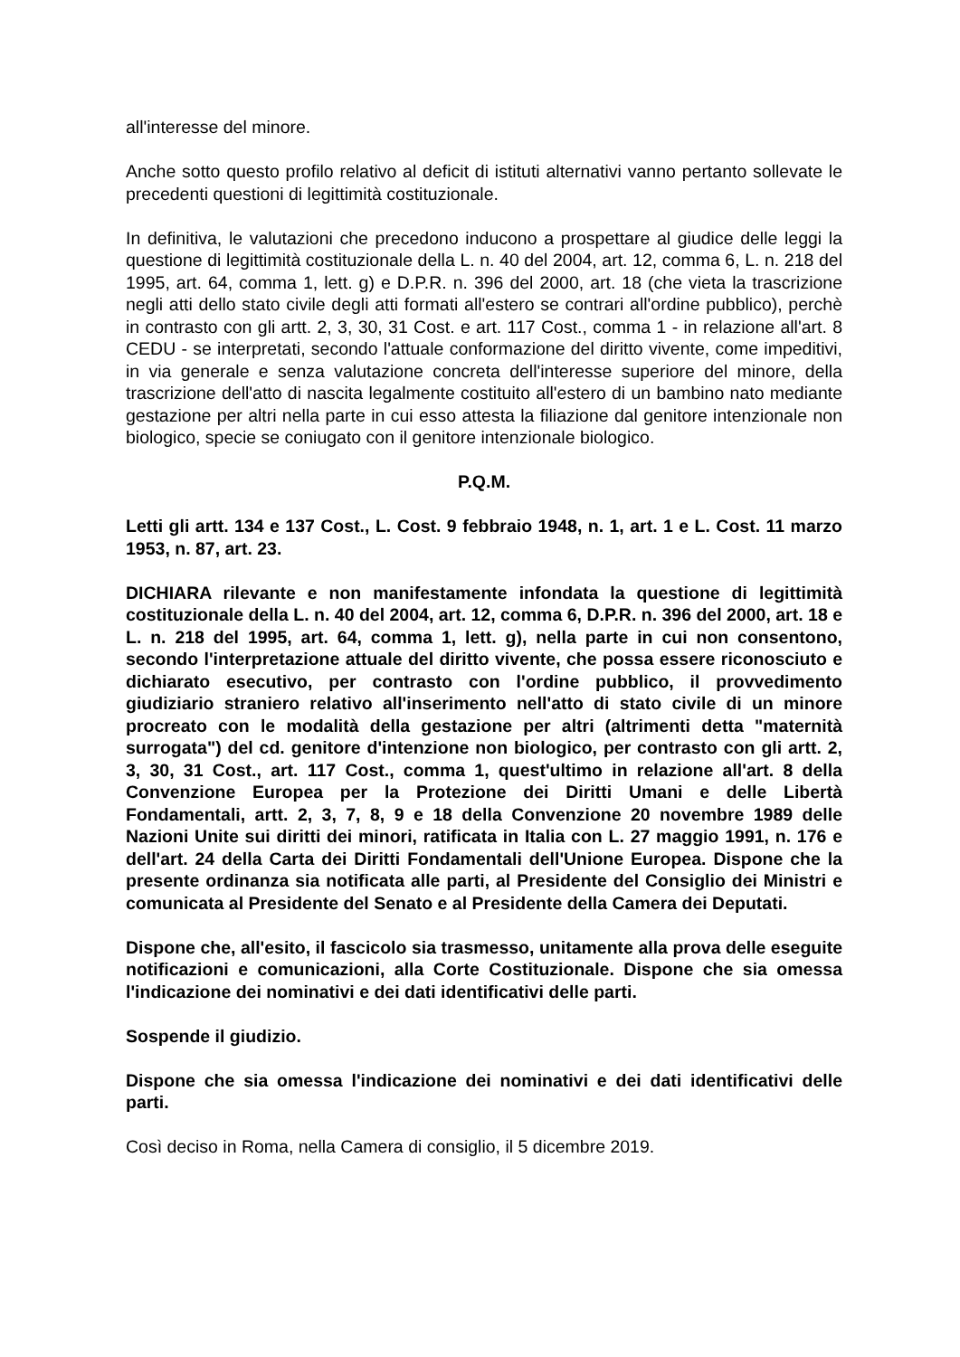all'interesse del minore.
Anche sotto questo profilo relativo al deficit di istituti alternativi vanno pertanto sollevate le precedenti questioni di legittimità costituzionale.
In definitiva, le valutazioni che precedono inducono a prospettare al giudice delle leggi la questione di legittimità costituzionale della L. n. 40 del 2004, art. 12, comma 6, L. n. 218 del 1995, art. 64, comma 1, lett. g) e D.P.R. n. 396 del 2000, art. 18 (che vieta la trascrizione negli atti dello stato civile degli atti formati all'estero se contrari all'ordine pubblico), perchè in contrasto con gli artt. 2, 3, 30, 31 Cost. e art. 117 Cost., comma 1 - in relazione all'art. 8 CEDU - se interpretati, secondo l'attuale conformazione del diritto vivente, come impeditivi, in via generale e senza valutazione concreta dell'interesse superiore del minore, della trascrizione dell'atto di nascita legalmente costituito all'estero di un bambino nato mediante gestazione per altri nella parte in cui esso attesta la filiazione dal genitore intenzionale non biologico, specie se coniugato con il genitore intenzionale biologico.
P.Q.M.
Letti gli artt. 134 e 137 Cost., L. Cost. 9 febbraio 1948, n. 1, art. 1 e L. Cost. 11 marzo 1953, n. 87, art. 23.
DICHIARA rilevante e non manifestamente infondata la questione di legittimità costituzionale della L. n. 40 del 2004, art. 12, comma 6, D.P.R. n. 396 del 2000, art. 18 e L. n. 218 del 1995, art. 64, comma 1, lett. g), nella parte in cui non consentono, secondo l'interpretazione attuale del diritto vivente, che possa essere riconosciuto e dichiarato esecutivo, per contrasto con l'ordine pubblico, il provvedimento giudiziario straniero relativo all'inserimento nell'atto di stato civile di un minore procreato con le modalità della gestazione per altri (altrimenti detta "maternità surrogata") del cd. genitore d'intenzione non biologico, per contrasto con gli artt. 2, 3, 30, 31 Cost., art. 117 Cost., comma 1, quest'ultimo in relazione all'art. 8 della Convenzione Europea per la Protezione dei Diritti Umani e delle Libertà Fondamentali, artt. 2, 3, 7, 8, 9 e 18 della Convenzione 20 novembre 1989 delle Nazioni Unite sui diritti dei minori, ratificata in Italia con L. 27 maggio 1991, n. 176 e dell'art. 24 della Carta dei Diritti Fondamentali dell'Unione Europea. Dispone che la presente ordinanza sia notificata alle parti, al Presidente del Consiglio dei Ministri e comunicata al Presidente del Senato e al Presidente della Camera dei Deputati.
Dispone che, all'esito, il fascicolo sia trasmesso, unitamente alla prova delle eseguite notificazioni e comunicazioni, alla Corte Costituzionale. Dispone che sia omessa l'indicazione dei nominativi e dei dati identificativi delle parti.
Sospende il giudizio.
Dispone che sia omessa l'indicazione dei nominativi e dei dati identificativi delle parti.
Così deciso in Roma, nella Camera di consiglio, il 5 dicembre 2019.